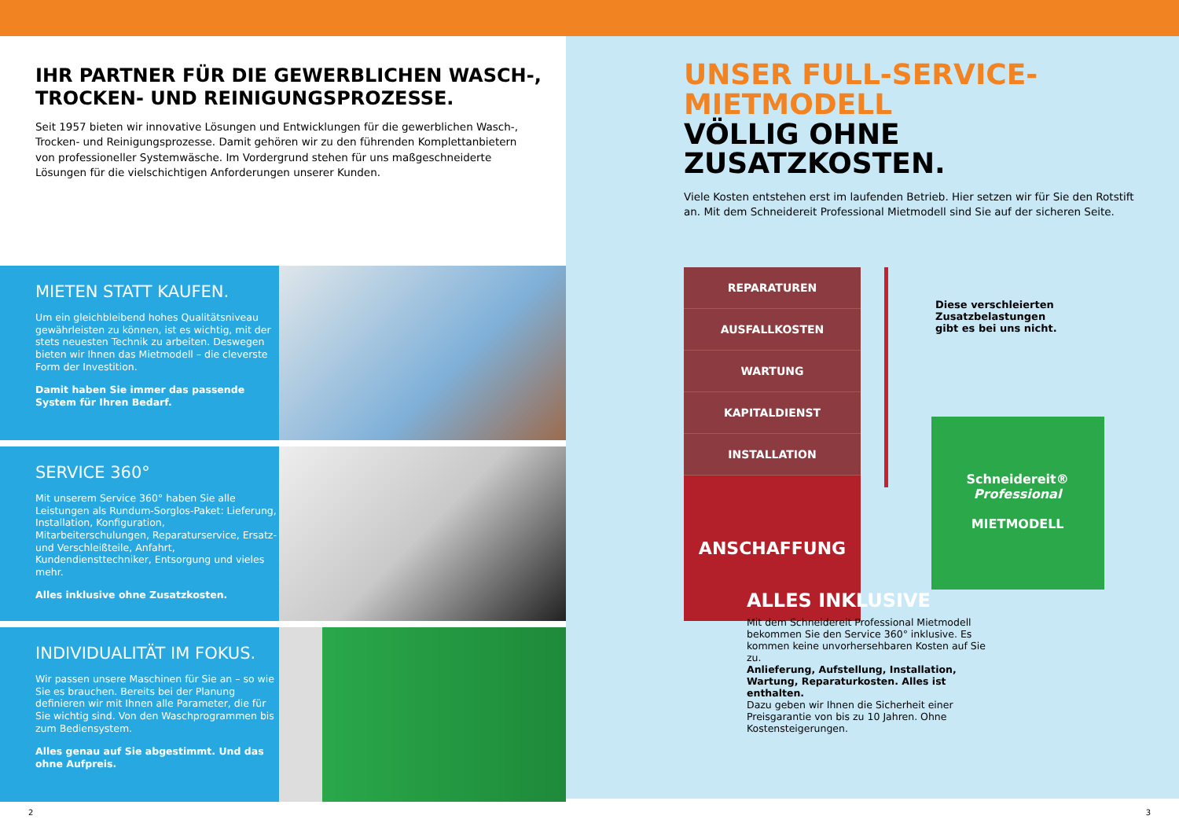IHR PARTNER FÜR DIE GEWERBLICHEN WASCH-,
TROCKEN- UND REINIGUNGSPROZESSE.
Seit 1957 bieten wir innovative Lösungen und Entwicklungen für die gewerblichen Wasch-, Trocken- und Reinigungsprozesse. Damit gehören wir zu den führenden Komplettanbietern von professioneller Systemwäsche. Im Vordergrund stehen für uns maßgeschneiderte Lösungen für die vielschichtigen Anforderungen unserer Kunden.
MIETEN STATT KAUFEN.
Um ein gleichbleibend hohes Qualitätsniveau gewährleisten zu können, ist es wichtig, mit der stets neuesten Technik zu arbeiten. Deswegen bieten wir Ihnen das Mietmodell – die cleverste Form der Investition.
Damit haben Sie immer das passende System für Ihren Bedarf.
SERVICE 360°
Mit unserem Service 360° haben Sie alle Leistungen als Rundum-Sorglos-Paket: Lieferung, Installation, Konfiguration, Mitarbeiterschulungen, Reparaturservice, Ersatz- und Verschleißteile, Anfahrt, Kundendiensttechniker, Entsorgung und vieles mehr.
Alles inklusive ohne Zusatzkosten.
INDIVIDUALITÄT IM FOKUS.
Wir passen unsere Maschinen für Sie an – so wie Sie es brauchen. Bereits bei der Planung definieren wir mit Ihnen alle Parameter, die für Sie wichtig sind. Von den Waschprogrammen bis zum Bediensystem.
Alles genau auf Sie abgestimmt. Und das ohne Aufpreis.
UNSER FULL-SERVICE-
MIETMODELL
VÖLLIG OHNE
ZUSATZKOSTEN.
Viele Kosten entstehen erst im laufenden Betrieb. Hier setzen wir für Sie den Rotstift an. Mit dem Schneidereit Professional Mietmodell sind Sie auf der sicheren Seite.
REPARATUREN
AUSFALLKOSTEN
WARTUNG
KAPITALDIENST
INSTALLATION
ANSCHAFFUNG
Diese verschleierten
Zusatzbelastungen
gibt es bei uns nicht.
Schneidereit®
Professional
MIETMODELL
ALLES INKLUSIVE
Mit dem Schneidereit Professional Mietmodell bekommen Sie den Service 360° inklusive. Es kommen keine unvorhersehbaren Kosten auf Sie zu.
Anlieferung, Aufstellung, Installation, Wartung, Reparaturkosten. Alles ist enthalten.
Dazu geben wir Ihnen die Sicherheit einer Preisgarantie von bis zu 10 Jahren. Ohne Kostensteigerungen.
2 3